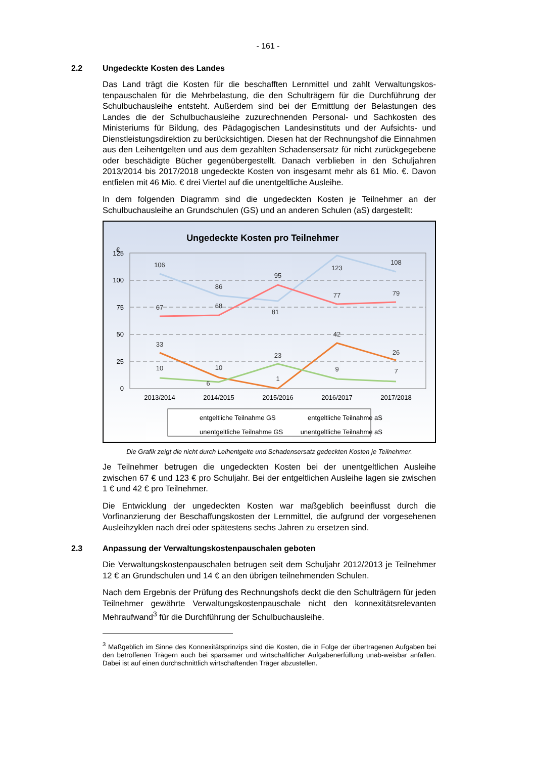- 161 -
2.2 Ungedeckte Kosten des Landes
Das Land trägt die Kosten für die beschafften Lernmittel und zahlt Verwaltungskos­tenpauschalen für die Mehrbelastung, die den Schulträgern für die Durchführung der Schulbuchausleihe entsteht. Außerdem sind bei der Ermittlung der Belastungen des Landes die der Schulbuchausleihe zuzurechnenden Personal- und Sachkosten des Ministeriums für Bildung, des Pädagogischen Landesinstituts und der Aufsichts- und Dienstleistungsdirektion zu berücksichtigen. Diesen hat der Rechnungshof die Einnahmen aus den Leihentgelten und aus dem gezahlten Schadensersatz für nicht zurückgegebene oder beschädigte Bücher gegenübergestellt. Danach verblieben in den Schuljahren 2013/2014 bis 2017/2018 ungedeckte Kosten von insgesamt mehr als 61 Mio. €. Davon entfielen mit 46 Mio. € drei Viertel auf die unentgeltliche Ausleihe.
In dem folgenden Diagramm sind die ungedeckten Kosten je Teilnehmer an der Schulbuchausleihe an Grundschulen (GS) und an anderen Schulen (aS) dargestellt:
Ungedeckte Kosten pro Teilnehmer
€
125
100
75
50
25
0
2013/2014
2014/2015
2015/2016
2016/2017
2017/2018
106
86
95
123
108
67
68
81
77
79
33
10
23
42
26
10
6
1
9
7
entgeltliche Teilnahme GS
entgeltliche Teilnahme aS
unentgeltliche Teilnahme GS
unentgeltliche Teilnahme aS
Die Grafik zeigt die nicht durch Leihentgelte und Schadensersatz gedeckten Kosten je Teilnehmer.
Je Teilnehmer betrugen die ungedeckten Kosten bei der unentgeltlichen Ausleihe zwischen 67 € und 123 € pro Schuljahr. Bei der entgeltlichen Ausleihe lagen sie zwischen 1 € und 42 € pro Teilnehmer.
Die Entwicklung der ungedeckten Kosten war maßgeblich beeinflusst durch die Vorfinanzierung der Beschaffungskosten der Lernmittel, die aufgrund der vorgesehenen Ausleihzyklen nach drei oder spätestens sechs Jahren zu ersetzen sind.
2.3 Anpassung der Verwaltungskostenpauschalen geboten
Die Verwaltungskostenpauschalen betrugen seit dem Schuljahr 2012/2013 je Teil­nehmer 12 € an Grundschulen und 14 € an den übrigen teilnehmenden Schulen.
Nach dem Ergebnis der Prüfung des Rechnungshofs deckt die den Schulträgern für jeden Teilnehmer gewährte Verwaltungskostenpauschale nicht den konnexitätsrelevanten Mehraufwand<sup>3</sup> für die Durchführung der Schulbuchausleihe.
<sup>3</sup> Maßgeblich im Sinne des Konnexitätsprinzips sind die Kosten, die in Folge der übertragenen Auf­gaben bei den betroffenen Trägern auch bei sparsamer und wirtschaftlicher Aufgabenerfüllung unab-weisbar anfallen. Dabei ist auf einen durchschnittlich wirtschaftenden Träger abzustellen.